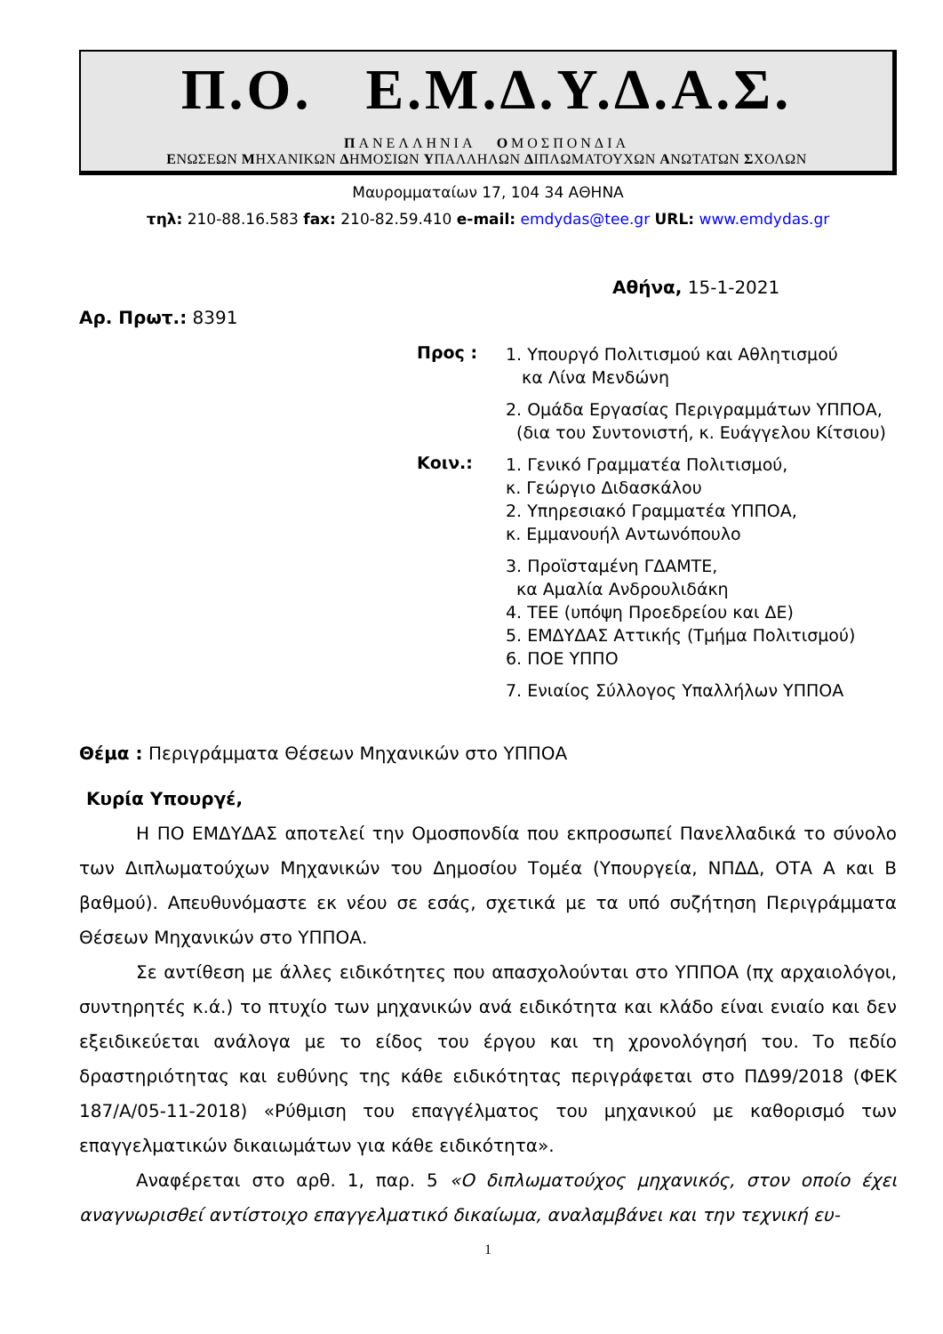Π.Ο. Ε.Μ.Δ.Υ.Δ.Α.Σ.
ΠΑΝΕΛΛΗΝΙΑ ΟΜΟΣΠΟΝΔΙΑ
ΕΝΩΣΕΩΝ ΜΗΧΑΝΙΚΩΝ ΔΗΜΟΣΙΩΝ ΥΠΑΛΛΗΛΩΝ ΔΙΠΛΩΜΑΤΟΥΧΩΝ ΑΝΩΤΑΤΩΝ ΣΧΟΛΩΝ
Μαυρομματαίων 17, 104 34 ΑΘΗΝΑ
τηλ: 210-88.16.583 fax: 210-82.59.410 e-mail: emdydas@tee.gr URL: www.emdydas.gr
Αθήνα, 15-1-2021
Αρ. Πρωτ.: 8391
Προς :
1. Υπουργό Πολιτισμού και Αθλητισμού
κα Λίνα Μενδώνη
2. Ομάδα Εργασίας Περιγραμμάτων ΥΠΠΟΑ,
(δια του Συντονιστή, κ. Ευάγγελου Κίτσιου)
Κοιν.:
1. Γενικό Γραμματέα Πολιτισμού,
κ. Γεώργιο Διδασκάλου
2. Υπηρεσιακό Γραμματέα ΥΠΠΟΑ,
κ. Εμμανουήλ Αντωνόπουλο
3. Προϊσταμένη ΓΔΑΜΤΕ,
κα Αμαλία Ανδρουλιδάκη
4. ΤΕΕ (υπόψη Προεδρείου και ΔΕ)
5. ΕΜΔΥΔΑΣ Αττικής (Τμήμα Πολιτισμού)
6. ΠΟΕ ΥΠΠΟ
7. Ενιαίος Σύλλογος Υπαλλήλων ΥΠΠΟΑ
Θέμα : Περιγράμματα Θέσεων Μηχανικών στο ΥΠΠΟΑ
Κυρία Υπουργέ,
Η ΠΟ ΕΜΔΥΔΑΣ αποτελεί την Ομοσπονδία που εκπροσωπεί Πανελλαδικά το σύνολο των Διπλωματούχων Μηχανικών του Δημοσίου Τομέα (Υπουργεία, ΝΠΔΔ, ΟΤΑ Α και Β βαθμού). Απευθυνόμαστε εκ νέου σε εσάς, σχετικά με τα υπό συζήτηση Περιγράμματα Θέσεων Μηχανικών στο ΥΠΠΟΑ.
Σε αντίθεση με άλλες ειδικότητες που απασχολούνται στο ΥΠΠΟΑ (πχ αρχαιολόγοι, συντηρητές κ.ά.) το πτυχίο των μηχανικών ανά ειδικότητα και κλάδο είναι ενιαίο και δεν εξειδικεύεται ανάλογα με το είδος του έργου και τη χρονολόγησή του. Το πεδίο δραστηριότητας και ευθύνης της κάθε ειδικότητας περιγράφεται στο ΠΔ99/2018 (ΦΕΚ 187/Α/05-11-2018) «Ρύθμιση του επαγγέλματος του μηχανικού με καθορισμό των επαγγελματικών δικαιωμάτων για κάθε ειδικότητα».
Αναφέρεται στο αρθ. 1, παρ. 5 «Ο διπλωματούχος μηχανικός, στον οποίο έχει αναγνωρισθεί αντίστοιχο επαγγελματικό δικαίωμα, αναλαμβάνει και την τεχνική ευ-
1